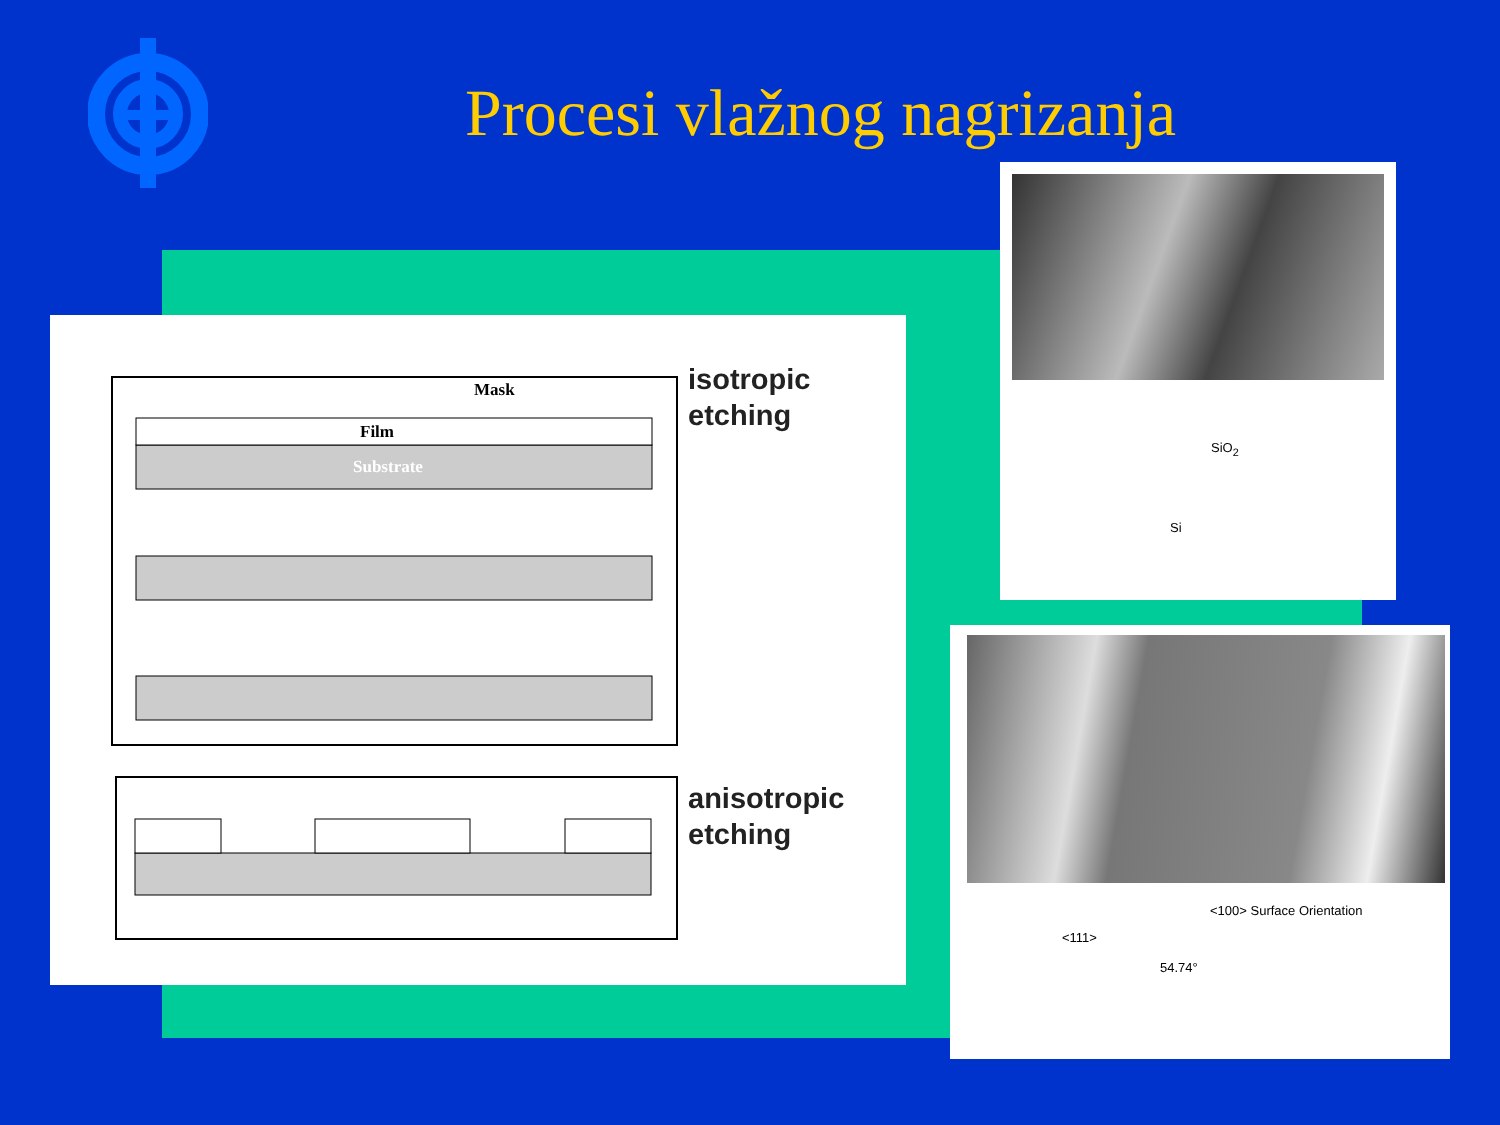Procesi vlažnog nagrizanja
Mask
Film
Substrate
isotropic
etching
anisotropic
etching
SiO<sub>2</sub>
Si
<100> Surface Orientation
<111>
54.74°